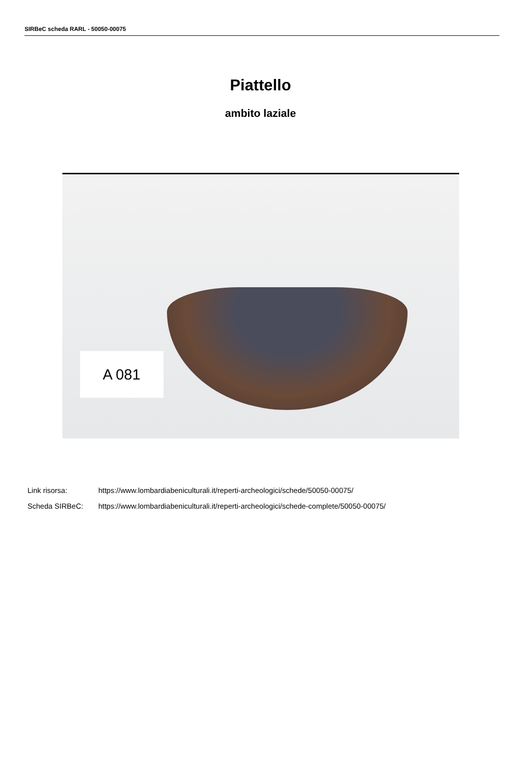SIRBeC scheda RARL - 50050-00075
Piattello
ambito laziale
A 081
Link risorsa: https://www.lombardiabeniculturali.it/reperti-archeologici/schede/50050-00075/
Scheda SIRBeC: https://www.lombardiabeniculturali.it/reperti-archeologici/schede-complete/50050-00075/